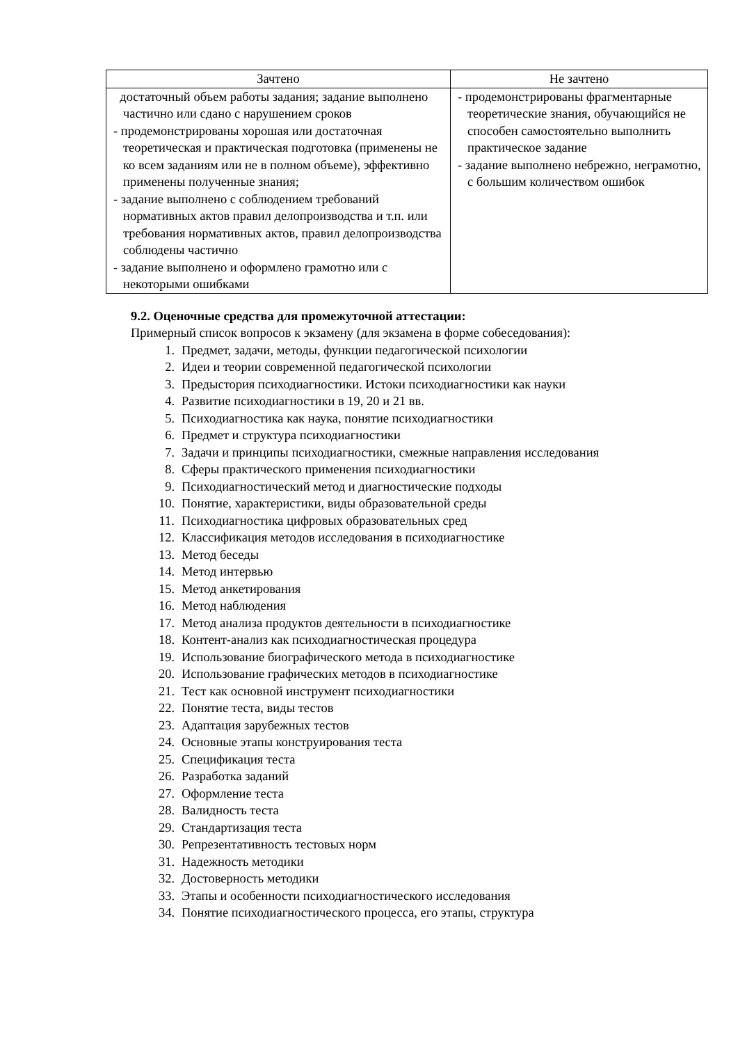| Зачтено | Не зачтено |
| --- | --- |
| достаточный объем работы задания; задание выполнено частично или сдано с нарушением сроков - продемонстрированы хорошая или достаточная теоретическая и практическая подготовка (применены не ко всем заданиям или не в полном объеме), эффективно применены полученные знания; - задание выполнено с соблюдением требований нормативных актов правил делопроизводства и т.п. или требования нормативных актов, правил делопроизводства соблюдены частично - задание выполнено и оформлено грамотно или с некоторыми ошибками | - продемонстрированы фрагментарные теоретические знания, обучающийся не способен самостоятельно выполнить практическое задание - задание выполнено небрежно, неграмотно, с большим количеством ошибок |
9.2. Оценочные средства для промежуточной аттестации:
Примерный список вопросов к экзамену (для экзамена в форме собеседования):
1. Предмет, задачи, методы, функции педагогической психологии
2. Идеи и теории современной педагогической психологии
3. Предыстория психодиагностики. Истоки психодиагностики как науки
4. Развитие психодиагностики в 19, 20 и 21 вв.
5. Психодиагностика как наука, понятие психодиагностики
6. Предмет и структура психодиагностики
7. Задачи и принципы психодиагностики, смежные направления исследования
8. Сферы практического применения психодиагностики
9. Психодиагностический метод и диагностические подходы
10. Понятие, характеристики, виды образовательной среды
11. Психодиагностика цифровых образовательных сред
12. Классификация методов исследования в психодиагностике
13. Метод беседы
14. Метод интервью
15. Метод анкетирования
16. Метод наблюдения
17. Метод анализа продуктов деятельности в психодиагностике
18. Контент-анализ как психодиагностическая процедура
19. Использование биографического метода в психодиагностике
20. Использование графических методов в психодиагностике
21. Тест как основной инструмент психодиагностики
22. Понятие теста, виды тестов
23. Адаптация зарубежных тестов
24. Основные этапы конструирования теста
25. Спецификация теста
26. Разработка заданий
27. Оформление теста
28. Валидность теста
29. Стандартизация теста
30. Репрезентативность тестовых норм
31. Надежность методики
32. Достоверность методики
33. Этапы и особенности психодиагностического исследования
34. Понятие психодиагностического процесса, его этапы, структура